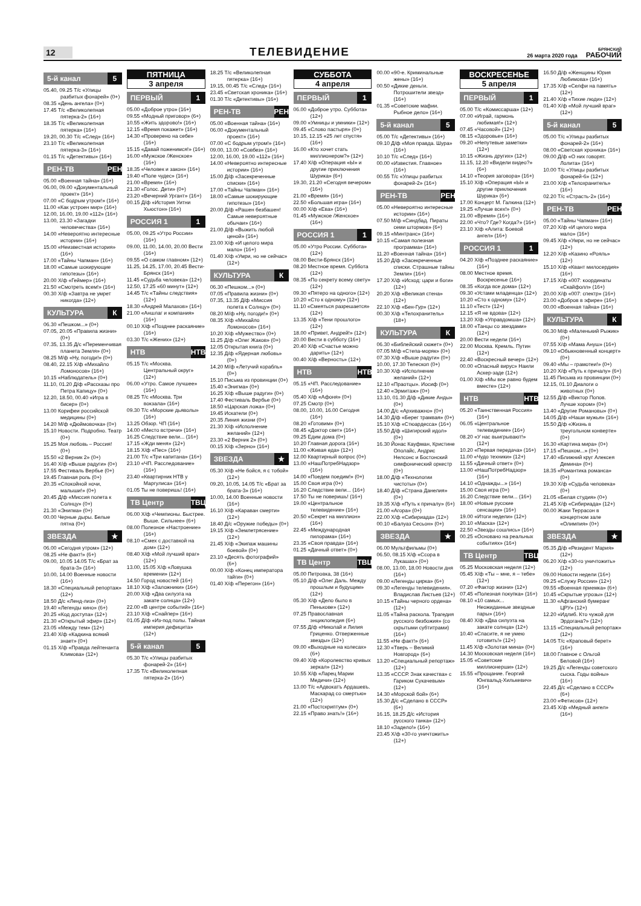12
ТЕЛЕВИДЕНИЕ
26 марта 2020 года
БРЯНСКИЙ
РАБОЧИЙ
5-й канал 5
05.40, 09.25 Т/с «Улицы разбитых фонарей» (0+)
08.35 «День ангела» (0+)
17.45 Т/с «Великолепная пятерка-2» (16+)
18.35 Т/с «Великолепная пятерка» (16+)
19.20, 00.30 Т/с «След» (16+)
23.10 Т/с «Великолепная пятерка-3» (16+)
01.15 Т/с «Детективы» (16+)
РЕН-ТВ РЕН
05.00 «Военная тайна» (16+)
06.00, 09.00 «Документальный проект» (16+)
07.00 «С бодрым утром!» (16+)
11.00 «Как устроен мир» (16+)
12.00, 16.00, 19.00 «112» (16+)
13.00, 23.30 «Загадки человечества» (16+)
14.00 «Невероятно интересные истории» (16+)
15.00 «Неизвестная история» (16+)
17.00 «Тайны Чапман» (16+)
18.00 «Самые шокирующие гипотезы» (16+)
20.00 Х/ф «Геймер» (16+)
21.50 «Смотреть всем!» (16+)
00.30 Х/ф «Завтра не умрет никогда» (12+)
КУЛЬТУРА К
06.30 «Пешком...» (0+)
07.05, 20.05 «Правила жизни» (0+)
07.35, 13.35 Д/с «Переменчивая планета Земля» (0+)
08.25 М/ф «Ну, погоди!» (0+)
08.40, 22.15 Х/ф «Михайло Ломоносов» (16+)
10.15 «Наблюдатель» (0+)
11.10, 01.20 Д/ф «Рассказы про Петра Капицу» (0+)
12.20, 18.50, 00.40 «Игра в бисер» (0+)
13.00 Корифеи российской медицины (0+)
14.20 М/ф «Дюймовочка» (0+)
15.10 Новости. Подробно. Театр (0+)
15.25 Моя любовь – Россия! (0+)
15.50 «2 Верник 2» (0+)
16.40 Х/ф «Выше радуги» (0+)
17.55 Фестиваль Вербье (0+)
19.45 Главная роль (0+)
20.35 «Спокойной ночи, малыши!» (0+)
20.45 Д/ф «Миссия полета к Солнцу» (0+)
21.30 «Энигма» (0+)
00.00 Черные дыры. Белые пятна (0+)
ЗВЕЗДА ★
06.00 «Сегодня утром» (12+)
08.25 «Не факт!» (6+)
09.00, 10.05 14.05 Т/с «Брат за брата-3» (16+)
10.00, 14.00 Военные новости (16+)
18.30 «Специальный репортаж» (12+)
18.50 Д/с «Ленд-лиз» (0+)
19.40 «Легенды кино» (6+)
20.25 «Код доступа» (12+)
21.30 «Открытый эфир» (12+)
23.05 «Между тем» (12+)
23.40 Х/ф «Кадкина всякий знает» (0+)
01.15 Х/ф «Правда лейтенанта Климова» (12+)
ПЯТНИЦА
3 апреля
ПЕРВЫЙ 1
05.00 «Доброе утро» (16+)
09.55 «Модный приговор» (6+)
10.55 «Жить здорово!» (16+)
12.15 «Время покажет» (16+)
14.30 «Проверено на себе» (16+)
15.15 «Давай поженимся!» (16+)
16.00 «Мужское /Женское» (16+)
18.35 «Человек и закон» (16+)
19.40 «Поле чудес» (16+)
21.00 «Время» (16+)
21.30 «Голос. Дети» (0+)
23.20 «Вечерний Ургант» (16+)
00.15 Д/ф «История Уитни Хьюстон» (16+)
РОССИЯ 1 1
05.00, 09.25 «Утро России» (16+)
09.00, 11.00, 14.00, 20.00 Вести (16+)
09.55 «О самом главном» (12+)
11.25, 14.25, 17.00, 20.45 Вести-Брянск (16+)
11.45 «Судьба человека» (12+)
12.50, 17.25 «60 минут» (12+)
14.45 Т/с «Тайны следствия» (12+)
18.30 «Андрей Малахов» (16+)
21.00 «Аншлаг и компания» (16+)
00.10 Х/ф «Позднее раскаяние» (16+)
03.30 Т/с «Жених» (12+)
НТВ НТВ
05.15 Т/с «Москва. Центральный округ» (12+)
06.00 «Утро. Самое лучшее» (16+)
08.25 Т/с «Москва. Три вокзала» (16+)
09.30 Т/с «Морские дьяволы» (16+)
13.25 Обзор. ЧП (16+)
14.00 «Место встречи» (16+)
16.25 Следствие вели... (16+)
17.15 «Жди меня» (12+)
18.15 Х/ф «Пес» (16+)
21.00 Т/с «Три капитана» (16+)
23.10 «ЧП. Расследование» (16+)
23.40 «Квартирник НТВ у Маргулиса» (16+)
01.05 Ты не поверишь! (16+)
ТВ Центр ТВЦ
06.00 Х/ф «Чемпионы. Быстрее. Выше. Сильнее» (6+)
08.00 Полезное «Настроение» (16+)
08.10 «Смех с доставкой на дом» (12+)
08.40 Х/ф «Мой лучший враг» (12+)
13.00, 15.05 Х/ф «Ловушка времени» (12+)
14.50 Город новостей (16+)
18.10 Х/ф «Заложники» (16+)
20.00 Х/ф «Два силуэта на закате солнца» (12+)
22.00 «В центре событий» (16+)
23.10 Х/ф «Снайпер» (16+)
01.05 Д/ф «Из-под полы. Тайная империя дефицита» (12+)
5-й канал 5
05.30 Т/с «Улицы разбитых фонарей-2» (16+)
17.35 Т/с «Великолепная пятерка-2» (16+)
18.25 Т/с «Великолепная пятерка» (16+)
19.15, 00.45 Т/с «След» (16+)
23.45 «Светская хроника» (16+)
01.30 Т/с «Детективы» (16+)
РЕН-ТВ РЕН
05.00 «Военная тайна» (16+)
06.00 «Документальный проект» (16+)
07.00 «С бодрым утром!» (16+)
09.00, 13.00 «Совбез» (16+)
12.00, 16.00, 19.00 «112» (16+)
14.00 «Невероятно интересные истории» (16+)
15.00 Д/ф «Засекреченные списки» (16+)
17.00 «Тайны Чапман» (16+)
18.00 «Самые шокирующие гипотезы» (16+)
20.00 Д/ф «Рашен безбашен! Самые невероятные обычаи» (16+)
21.00 Д/ф «Выжить любой ценой» (16+)
23.00 Х/ф «И целого мира мало» (16+)
01.40 Х/ф «Умри, но не сейчас» (12+)
КУЛЬТУРА К
06.30 «Пешком...» (0+)
07.05 «Правила жизни» (0+)
07.35, 13.35 Д/ф «Миссия полета к Солнцу» (0+)
08.20 М/ф «Ну, погоди!» (0+)
08.35 Х/ф «Михайло Ломоносов» (16+)
10.20 Х/ф «Мужество» (0+)
11.25 Д/ф «Олег Жаков» (0+)
12.05 Открытая книга (0+)
12.35 Д/ф «Ядерная любовь» (0+)
14.20 М/ф «Летучий корабль» (0+)
15.10 Письма из провинции (0+)
15.40 «Энигма» (0+)
16.25 Х/ф «Выше радуги» (0+)
17.40 Фестиваль Вербье (0+)
18.50 «Царская ложа» (0+)
19.45 Искатели (0+)
20.35 Линия жизни (0+)
21.30 Х/ф «Исполнение желаний» (12+)
23.30 «2 Верник 2» (0+)
00.15 Х/ф «Зерно» (16+)
ЗВЕЗДА ★
05.30 Х/ф «Не бойся, я с тобой» (12+)
09.20, 10.05, 14.05 Т/с «Брат за брата-3» (16+)
10.00, 14.00 Военные новости (16+)
16.10 Х/ф «Караван смерти» (12+)
18.40 Д/с «Оружие победы» (0+)
19.15 Х/ф «Землетрясение» (12+)
21.45 Х/ф «Экипаж машины боевой» (0+)
23.10 «Десять фотографий» (6+)
00.00 Х/ф «Конец императора тайги» (0+)
01.40 Х/ф «Перегон» (16+)
СУББОТА
4 апреля
ПЕРВЫЙ 1
06.00 «Доброе утро. Суббота» (12+)
09.00 «Умницы и умники» (12+)
09.45 «Слово пастыря» (0+)
10.15, 12.15 «25 лет спустя» (16+)
16.00 «Кто хочет стать миллионером?» (12+)
17.40 Х/ф «Операция «Ы» и другие приключения Шурика» (6+)
19.30, 21.20 «Сегодня вечером» (16+)
21.00 «Время» (16+)
22.50 «Большая игра» (16+)
00.00 Х/ф «Ева» (16+)
01.45 «Мужское /Женское» (16+)
РОССИЯ 1 1
05.00 «Утро России. Суббота» (12+)
08.00 Вести-Брянск (16+)
08.20 Местное время. Суббота (12+)
08.35 «По секрету всему свету» (12+)
09.30 «Пятеро на одного» (12+)
10.20 «Сто к одному» (12+)
11.10 «Смеяться разрешается» (12+)
13.35 Х/ф «Тени прошлого» (12+)
18.00 «Привет, Андрей!» (12+)
20.00 Вести в субботу (16+)
20.40 Х/ф «Счастье можно дарить» (12+)
00.40 Х/ф «Верность» (12+)
НТВ НТВ
05.15 «ЧП. Расследование» (16+)
05.40 Х/ф «Афоня» (0+)
07.25 Смотр (0+)
08.00, 10.00, 16.00 Сегодня (16+)
08.20 «Готовим» (0+)
08.45 «Доктор свет» (16+)
09.25 Едим дома (0+)
10.20 Главная дорога (16+)
11.00 «Живая еда» (12+)
12.00 Квартирный вопрос (0+)
13.00 «НашПотребНадзор» (16+)
14.00 «Поедем поедим!» (0+)
15.00 Своя игра (0+)
16.20 Следствие вели... (16+)
17.50 Ты не поверишь! (16+)
19.00 «Центральное телевидение» (16+)
20.50 «Секрет на миллион» (16+)
22.45 «Международная пилорама» (16+)
23.35 «Своя правда» (16+)
01.25 «Дачный ответ» (0+)
ТВ Центр ТВЦ
05.00 Петровка, 38 (16+)
05.10 Д/ф «Олег Даль. Между прошлым и будущим» (12+)
05.30 Х/ф «Дело было в Пенькове» (12+)
07.25 Православная энциклопедия (6+)
07.55 Д/ф «Николай и Лилия Гриценко. Отверженные звезды» (12+)
09.00 «Выходные на колесах» (6+)
09.40 Х/ф «Королевство кривых зеркал» (12+)
10.55 Х/ф «Ларец Марии Медичи» (12+)
13.00 Т/с «Адвокатъ Ардашевъ. Маскарад со смертью» (12+)
21.00 «Постскриптум» (0+)
22.15 «Право знать!» (16+)
00.00 «90-е. Криминальные жены» (16+)
00.50 «Дикие деньги. Потрошители звезд» (16+)
01.35 «Советские мафии. Рыбное дело» (16+)
5-й канал 5
05.00 Т/с «Детективы» (16+)
09.10 Д/ф «Моя правда. Шура» (16+)
10.10 Т/с «След» (16+)
00.00 «Известия. Главное» (16+)
00.55 Т/с «Улицы разбитых фонарей-2» (16+)
РЕН-ТВ РЕН
05.00 «Невероятно интересные истории» (16+)
07.50 М/ф «Синдбад. Пираты семи штормов» (6+)
09.15 «Минтранс» (16+)
10.15 «Самая полезная программа» (16+)
11.20 «Военная тайна» (16+)
15.20 Д/ф «Засекреченные списки. Страшные тайны Земли» (16+)
17.20 Х/ф «Исход: цари и боги» (12+)
20.20 Х/ф «Великая стена» (12+)
22.10 Х/ф «Бен-Гур» (12+)
00.30 Х/ф «Телохранитель» (18+)
КУЛЬТУРА К
06.30 «Библейский сюжет» (0+)
07.05 М/ф «Степа-моряк» (0+)
07.30 Х/ф «Выше радуги» (0+)
10.00, 17.30 Телескоп (0+)
10.30 Х/ф «Исполнение желаний» (12+)
12.10 «Праотцы». Иосиф (0+)
12.40 «Эрмитаж» (0+)
13.10, 01.30 Д/ф «Дикие Анды» (0+)
14.00 Д/с «Архиважно» (0+)
14.30 Д/ф «Берег трамвая» (0+)
15.10 Х/ф «Стюардесса» (16+)
15.50 Д/ф «Шигирский идол» (0+)
16.30 Йонас Кауфман, Кристине Ополайс, Андрис Нелсонс и Бостонский симфонический оркестр (0+)
18.00 Д/ф «Технологии чистоты» (0+)
18.40 Д/ф «Страна Данелия» (0+)
19.35 Х/ф «Путь к причалу» (6+)
21.00 «Агора» (0+)
22.00 Х/ф «Сибириада» (12+)
00.10 «Балуаз Сесьон» (0+)
ЗВЕЗДА ★
06.00 Мультфильмы (0+)
06.50, 08.15 Х/ф «Ссора в Лукашах» (0+)
08.00, 13.00, 18.00 Новости дня (16+)
09.00 «Легенды цирка» (6+)
09.30 «Легенды телевидения». Владислав Листьев (12+)
10.15 «Тайны черного ордена» (12+)
11.05 «Тайна раскола. Трагедия русского безбожия» (со скрытыми субтитрами) (16+)
11.55 «Не факт!» (6+)
12.30 «Тверь – Великий Новгород» (6+)
13.20 «Специальный репортаж» (12+)
13.35 «СССР. Знак качества» с Гариком Сукачевым» (12+)
14.30 «Морской бой» (6+)
15.30 Д/с «Сделано в СССР» (6+)
16.15, 18.25 Д/с «История русского танка» (12+)
18.10 «Задело!» (16+)
23.45 Х/ф «30-го уничтожить» (12+)
ВОСКРЕСЕНЬЕ
5 апреля
ПЕРВЫЙ 1
05.00 Т/с «Комиссарша» (12+)
07.00 «Играй, гармонь любимая!» (12+)
07.45 «Часовой» (12+)
08.15 «Здоровье» (16+)
09.20 «Непутевые заметки» (12+)
10.15 «Жизнь других» (12+)
11.15, 12.20 «Видели видео?» (6+)
14.10 «Теория заговора» (16+)
15.10 Х/ф «Операция «Ы» и другие приключения Шурика» (6+)
17.00 Концерт М. Галкина (12+)
19.25 «Лучше всех!» (0+)
21.00 «Время» (16+)
22.00 «Что? Где? Когда?» (16+)
23.10 Х/ф «Алита: Боевой ангел» (16+)
РОССИЯ 1 1
04.20 Х/ф «Позднее раскаяние» (16+)
08.00 Местное время. Воскресенье (16+)
08.35 «Когда все дома» (12+)
09.30 «Устами младенца» (12+)
10.20 «Сто к одному» (12+)
11.10 «Тест» (12+)
12.15 «Я не вдова» (12+)
13.20 Х/ф «Управдомша» (12+)
18.00 «Танцы со звездами» (12+)
20.00 Вести недели (16+)
22.00 Москва. Кремль. Путин (12+)
22.40 «Воскресный вечер» (12+)
00.00 «Опасный вирус» Наили Аскер-заде (12+)
01.00 Х/ф «Мы все равно будем вместе» (12+)
НТВ НТВ
05.20 «Таинственная Россия» (16+)
06.05 «Центральное телевидение» (16+)
08.20 «У нас выигрывают!» (12+)
10.20 «Первая передача» (16+)
11.00 «Чудо техники» (12+)
11.55 «Дачный ответ» (0+)
13.00 «НашПотребНадзор» (16+)
14.10 «Однажды...» (16+)
15.00 Своя игра (0+)
16.20 Следствие вели... (16+)
18.00 «Новые русские сенсации» (16+)
19.00 «Итоги недели» (12+)
20.10 «Маска» (12+)
22.50 «Звезды сошлись» (16+)
00.25 «Основано на реальных событиях» (16+)
ТВ Центр ТВЦ
05.25 Московская неделя (12+)
05.45 Х/ф «Ты – мне, я – тебе» (12+)
07.20 «Фактор жизни» (12+)
07.45 «Полезная покупка» (16+)
08.10 «10 самых... Неожиданные звездные пары» (16+)
08.40 Х/ф «Два силуэта на закате солнца» (12+)
10.40 «Спасите, я не умею готовить!» (12+)
11.45 Х/ф «Золотая мина» (0+)
14.30 Московская неделя (16+)
15.05 «Советские миллионерши» (12+)
15.55 «Прощание. Георгий Юнгвальд-Хилькевич» (16+)
16.50 Д/ф «Женщины Юрия Любимова» (16+)
17.35 Х/ф «Селфи на память» (12+)
21.40 Х/ф «Тихие люди» (12+)
01.40 Х/ф «Мой лучший враг» (12+)
5-й канал 5
05.00 Т/с «Улицы разбитых фонарей-2» (16+)
08.00 «Светская хроника» (16+)
09.00 Д/ф «О них говорят. Лолита» (16+)
10.00 Т/с «Улицы разбитых фонарей-6» (12+)
23.00 Х/ф «Телохранитель» (16+)
02.20 Т/с «Страсть-2» (16+)
РЕН-ТВ РЕН
05.00 «Тайны Чапман» (16+)
07.20 Х/ф «И целого мира мало» (16+)
09.45 Х/ф «Умри, но не сейчас» (12+)
12.20 Х/ф «Казино «Рояль» (12+)
15.10 Х/ф «Квант милосердия» (16+)
17.15 Х/ф «007: координаты «Скайфолл» (16+)
20.00 Х/ф «007: спектр» (16+)
23.00 «Добров в эфире» (16+)
00.00 «Военная тайна» (16+)
КУЛЬТУРА К
06.30 М/ф «Маленький Рыжик» (0+)
07.55 Х/ф «Мама Ануш» (16+)
09.10 «Обыкновенный концерт» (0+)
09.40 «Мы – грамотеи!» (0+)
10.20 Х/ф «Путь к причалу» (6+)
11.45 Письма из провинции (0+)
12.15, 01.10 Диалоги о животных (0+)
12.55 Д/ф «Виктор Попов. Лучше хором» (0+)
13.40 «Другие Романовы» (0+)
14.05 Д/ф «Наши мужья» (16+)
15.50 Д/ф «Жизнь в треугольном конверте» (0+)
16.30 «Картина мира» (0+)
17.15 «Пешком...» (0+)
17.40 «Ближний круг Алексея Демина» (0+)
18.35 «Романтика романса» (0+)
19.30 Х/ф «Судьба человека» (0+)
21.05 «Белая студия» (0+)
21.45 Х/ф «Сибириада» (12+)
00.00 Жаки Террасон в концертном зале «Олимпия» (0+)
ЗВЕЗДА ★
05.35 Д/ф «Резидент Мария» (12+)
06.20 Х/ф «30-го уничтожить» (12+)
09.00 Новости недели (16+)
09.25 «Служу России» (12+)
09.55 «Военная приемка» (6+)
10.45 «Скрытые угрозы» (12+)
11.30 «Афганский бумеранг ЦРУ» (12+)
12.20 «Идлиб. Кто чужой для Эрдогана?» (12+)
13.15 «Специальный репортаж» (12+)
14.05 Т/с «Краповый берет» (16+)
18.00 Главное с Ольгой Беловой (16+)
19.25 Д/с «Легенды советского сыска. Годы войны» (16+)
22.45 Д/с «Сделано в СССР» (6+)
23.00 «Фетисов» (12+)
23.45 Х/ф «Медный ангел» (16+)